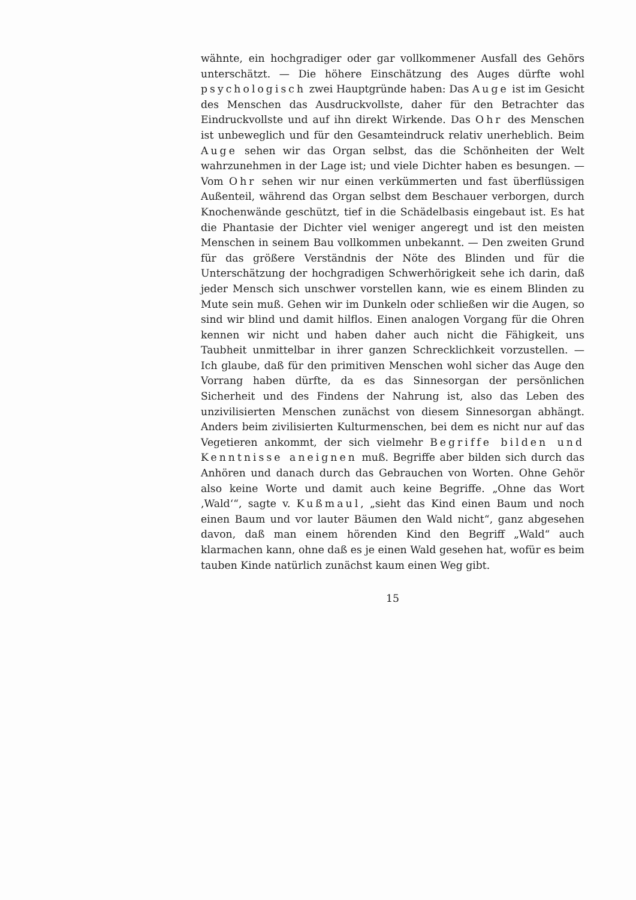wähnte, ein hochgradiger oder gar vollkommener Ausfall des Gehörs unterschätzt. — Die höhere Einschätzung des Auges dürfte wohl psychologisch zwei Hauptgründe haben: Das Auge ist im Gesicht des Menschen das Ausdruckvollste, daher für den Betrachter das Eindruckvollste und auf ihn direkt Wirkende. Das Ohr des Menschen ist unbeweglich und für den Gesamteindruck relativ unerheblich. Beim Auge sehen wir das Organ selbst, das die Schönheiten der Welt wahrzunehmen in der Lage ist; und viele Dichter haben es besungen. — Vom Ohr sehen wir nur einen verkümmerten und fast überflüssigen Außenteil, während das Organ selbst dem Beschauer verborgen, durch Knochenwände geschützt, tief in die Schädelbasis eingebaut ist. Es hat die Phantasie der Dichter viel weniger angeregt und ist den meisten Menschen in seinem Bau vollkommen unbekannt. — Den zweiten Grund für das größere Verständnis der Nöte des Blinden und für die Unterschätzung der hochgradigen Schwerhörigkeit sehe ich darin, daß jeder Mensch sich unschwer vorstellen kann, wie es einem Blinden zu Mute sein muß. Gehen wir im Dunkeln oder schließen wir die Augen, so sind wir blind und damit hilflos. Einen analogen Vorgang für die Ohren kennen wir nicht und haben daher auch nicht die Fähigkeit, uns Taubheit unmittelbar in ihrer ganzen Schrecklichkeit vorzustellen. — Ich glaube, daß für den primitiven Menschen wohl sicher das Auge den Vorrang haben dürfte, da es das Sinnesorgan der persönlichen Sicherheit und des Findens der Nahrung ist, also das Leben des unzivilisierten Menschen zunächst von diesem Sinnesorgan abhängt. Anders beim zivilisierten Kulturmenschen, bei dem es nicht nur auf das Vegetieren ankommt, der sich vielmehr Begriffe bilden und Kenntnisse aneignen muß. Begriffe aber bilden sich durch das Anhören und danach durch das Gebrauchen von Worten. Ohne Gehör also keine Worte und damit auch keine Begriffe. „Ohne das Wort ‚Wald‘“, sagte v. Kußmaul, „sieht das Kind einen Baum und noch einen Baum und vor lauter Bäumen den Wald nicht“, ganz abgesehen davon, daß man einem hörenden Kind den Begriff „Wald“ auch klarmachen kann, ohne daß es je einen Wald gesehen hat, wofür es beim tauben Kinde natürlich zunächst kaum einen Weg gibt.
15